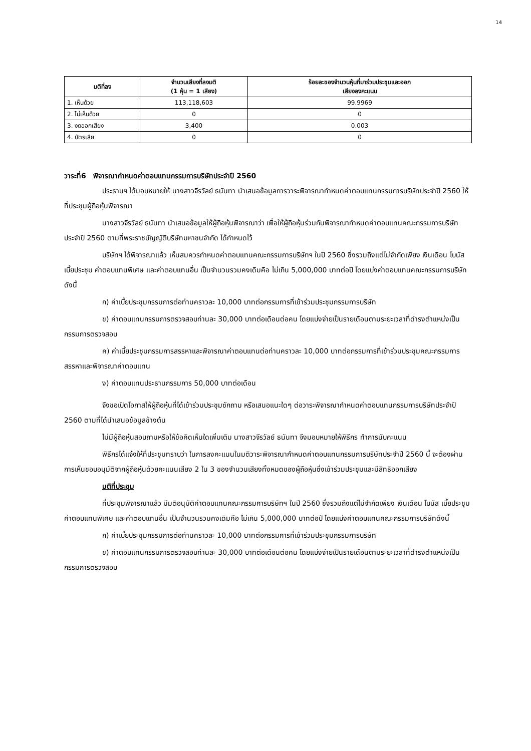14
| มติที่ลง | จำนวนเสียงที่ลงมติ (1 หุ้น = 1 เสียง) | ร้อยละของจำนวนหุ้นที่มาร่วมประชุมและออก เสียงลงคะแนน |
| --- | --- | --- |
| 1. เห็นด้วย | 113,118,603 | 99.9969 |
| 2. ไม่เห็นด้วย | 0 | 0 |
| 3. งดออกเสียง | 3,400 | 0.003 |
| 4. บัตรเสีย | 0 | 0 |
วาระที่6 พิจารณากำหนดค่าตอบแทนกรรมการบริษัทประจำปี 2560
ประธานฯ ได้มอบหมายให้ นางสาวจีรวัลย์ ธนันทา นำเสนอข้อมูลการวาระพิจารณากำหนดค่าตอบแทนกรรมการบริษัทประจำปี 2560 ให้ที่ประชุมผู้ถือหุ้นพิจารณา
นางสาวจีรวัลย์ ธนันทา นำเสนอข้อมูลให้ผู้ถือหุ้นพิจารณาว่า เพื่อให้ผู้ถือหุ้นร่วมกันพิจารณากำหนดค่าตอบแทนคณะกรรมการบริษัทประจำปี 2560 ตามที่พระราชบัญญัติบริษัทมหาชนจำกัด ได้กำหนดไว้
บริษัทฯ ได้พิจารณาแล้ว เห็นสมควรกำหนดค่าตอบแทนคณะกรรมการบริษัทฯ ในปี 2560 ซึ่งรวมถึงแต่ไม่จำกัดเพียง เงินเดือน โบนัส เบี้ยประชุม ค่าตอบแทนพิเศษ และค่าตอบแทนอื่น เป็นจำนวนรวมคงเดิมคือ ไม่เกิน 5,000,000 บาทต่อปี โดยแบ่งค่าตอบแทนคณะกรรมการบริษัทดังนี้
ก) ค่าเบี้ยประชุมกรรมการต่อท่านคราวละ 10,000 บาทต่อกรรมการที่เข้าร่วมประชุมกรรมการบริษัท
ข) ค่าตอบแทนกรรมการตรวจสอบท่านละ 30,000 บาทต่อเดือนต่อคน โดยแบ่งจ่ายเป็นรายเดือนตามระยะเวลาที่ดำรงตำแหน่งเป็นกรรมการตรวจสอบ
ค) ค่าเบี้ยประชุมกรรมการสรรหาและพิจารณาค่าตอบแทนต่อท่านคราวละ 10,000 บาทต่อกรรมการที่เข้าร่วมประชุมคณะกรรมการสรรหาและพิจารณาค่าตอบแทน
ง) ค่าตอบแทนประธานกรรมการ 50,000 บาทต่อเดือน
จึงขอเปิดโอกาสให้ผู้ถือหุ้นที่ได้เข้าร่วมประชุมซักถาม หรือเสนอแนะใดๆ ต่อวาระพิจารณากำหนดค่าตอบแทนกรรมการบริษัทประจำปี 2560 ตามที่ได้นำเสนอข้อมูลข้างต้น
ไม่มีผู้ถือหุ้นสอบถามหรือให้ข้อคิดเห็นใดเพิ่มเติม นางสาวจีรวัลย์ ธนันทา จึงมอบหมายให้พิธีกร ทำการนับคะแนน
พิธีกรได้แจ้งให้ที่ประชุมทราบว่า ในการลงคะแนนในมติวาระพิจารณากำหนดค่าตอบแทนกรรมการบริษัทประจำปี 2560 นี้ จะต้องผ่านการเห็นชอบอนุมัติจากผู้ถือหุ้นด้วยคะแนนเสียง 2 ใน 3 ของจำนวนเสียงทั้งหมดของผู้ถือหุ้นซึ่งเข้าร่วมประชุมและมีสิทธิออกเสียง
มติที่ประชุม
ที่ประชุมพิจารณาแล้ว มีมติอนุมัติค่าตอบแทนคณะกรรมการบริษัทฯ ในปี 2560 ซึ่งรวมถึงแต่ไม่จำกัดเพียง เงินเดือน โบนัส เบี้ยประชุม ค่าตอบแทนพิเศษ และค่าตอบแทนอื่น เป็นจำนวนรวมคงเดิมคือ ไม่เกิน 5,000,000 บาทต่อปี โดยแบ่งค่าตอบแทนคณะกรรมการบริษัทดังนี้
ก) ค่าเบี้ยประชุมกรรมการต่อท่านคราวละ 10,000 บาทต่อกรรมการที่เข้าร่วมประชุมกรรมการบริษัท
ข) ค่าตอบแทนกรรมการตรวจสอบท่านละ 30,000 บาทต่อเดือนต่อคน โดยแบ่งจ่ายเป็นรายเดือนตามระยะเวลาที่ดำรงตำแหน่งเป็นกรรมการตรวจสอบ